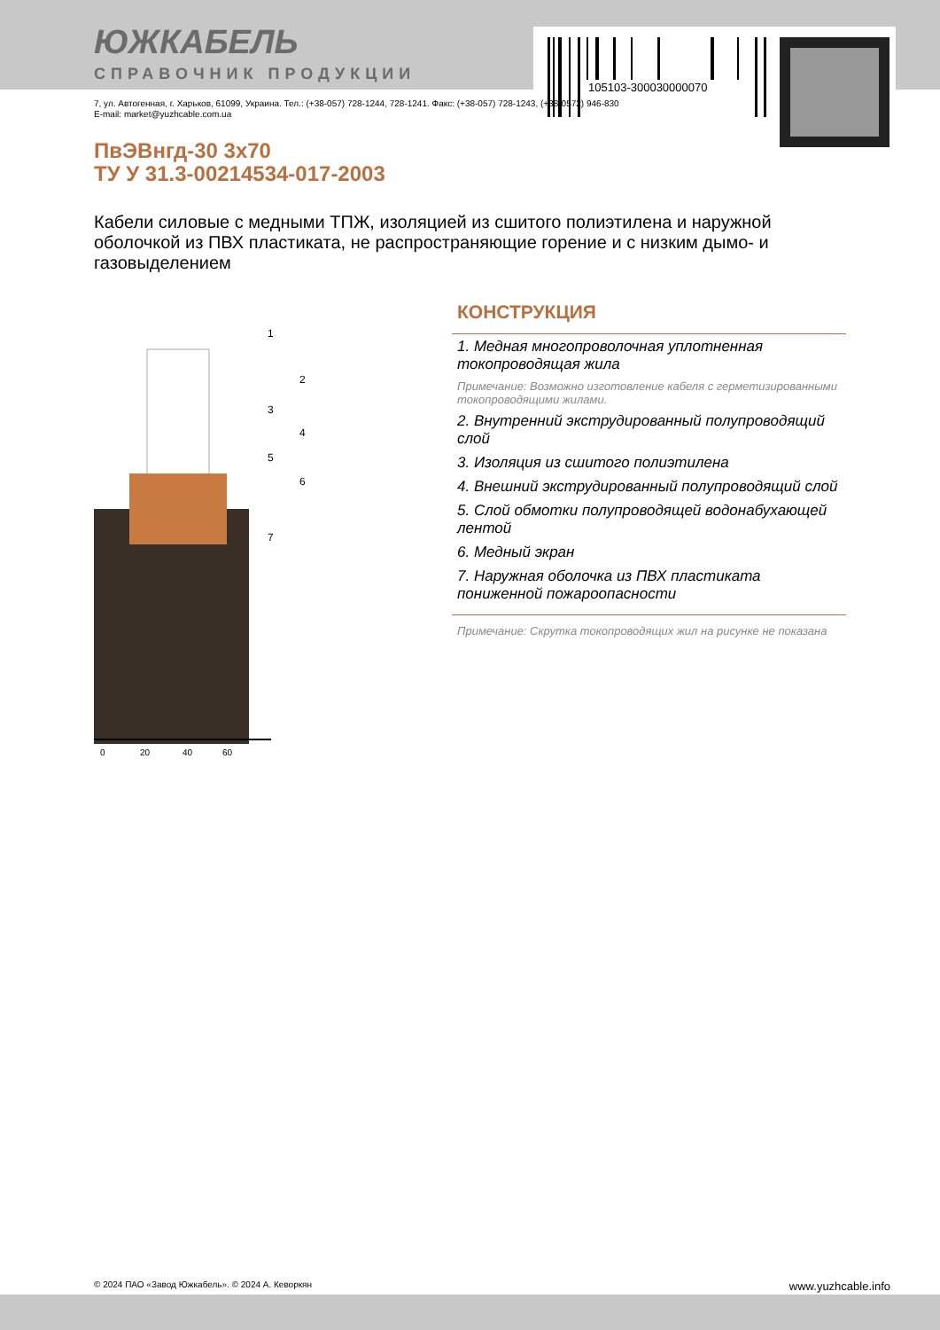105103-300030000070
ЮЖКАБЕЛЬ
СПРАВОЧНИК ПРОДУКЦИИ
7, ул. Автогенная, г. Харьков, 61099, Украина. Тел.: (+38-057) 728-1244, 728-1241. Факс: (+38-057) 728-1243, (+38-0572) 946-830
E-mail: market@yuzhcable.com.ua
ПвЭВнгд-30 3х70
ТУ У 31.3-00214534-017-2003
Кабели силовые с медными ТПЖ, изоляцией из сшитого полиэтилена и наружной оболочкой из ПВХ пластиката, не распространяющие горение и с низким дымо- и газовыделением
0
20
40
60
1
2
3
4
5
6
7
КОНСТРУКЦИЯ
1. Медная многопроволочная уплотненная токопроводящая жила
Примечание: Возможно изготовление кабеля с герметизированными токопроводящими жилами.
2. Внутренний экструдированный полупроводящий слой
3. Изоляция из сшитого полиэтилена
4. Внешний экструдированный полупроводящий слой
5. Слой обмотки полупроводящей водонабухающей лентой
6. Медный экран
7. Наружная оболочка из ПВХ пластиката пониженной пожароопасности
Примечание: Скрутка токопроводящих жил на рисунке не показана
© 2024 ПАО «Завод Южкабель». © 2024 А. Кеворкян www.yuzhcable.info